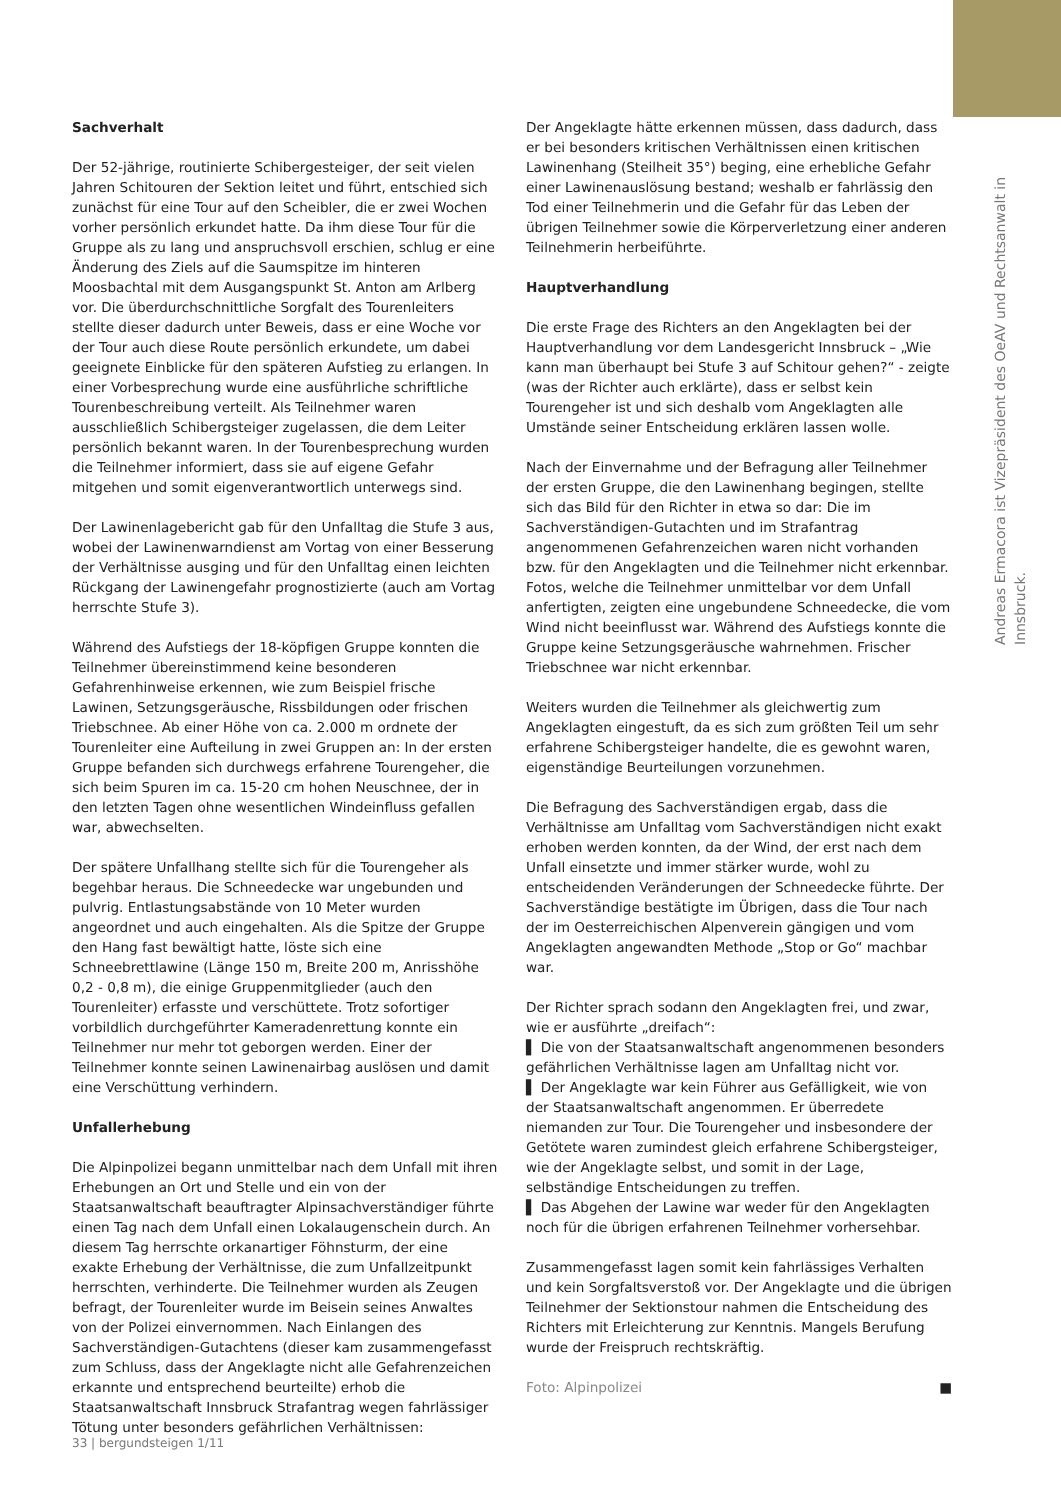Andreas Ermacora ist Vizepräsident des OeAV und Rechtsanwalt in Innsbruck.
Sachverhalt
Der 52-jährige, routinierte Schibergesteiger, der seit vielen Jahren Schitouren der Sektion leitet und führt, entschied sich zunächst für eine Tour auf den Scheibler, die er zwei Wochen vorher persönlich erkundet hatte. Da ihm diese Tour für die Gruppe als zu lang und anspruchsvoll erschien, schlug er eine Änderung des Ziels auf die Saumspitze im hinteren Moosbachtal mit dem Ausgangspunkt St. Anton am Arlberg vor. Die überdurchschnittliche Sorgfalt des Tourenleiters stellte dieser dadurch unter Beweis, dass er eine Woche vor der Tour auch diese Route persönlich erkundete, um dabei geeignete Einblicke für den späteren Aufstieg zu erlangen. In einer Vorbesprechung wurde eine ausführliche schriftliche Tourenbeschreibung verteilt. Als Teilnehmer waren ausschließlich Schibergsteiger zugelassen, die dem Leiter persönlich bekannt waren. In der Tourenbesprechung wurden die Teilnehmer informiert, dass sie auf eigene Gefahr mitgehen und somit eigenverantwortlich unterwegs sind.
Der Lawinenlagebericht gab für den Unfalltag die Stufe 3 aus, wobei der Lawinenwarndienst am Vortag von einer Besserung der Verhältnisse ausging und für den Unfalltag einen leichten Rückgang der Lawinengefahr prognostizierte (auch am Vortag herrschte Stufe 3).
Während des Aufstiegs der 18-köpfigen Gruppe konnten die Teilnehmer übereinstimmend keine besonderen Gefahrenhinweise erkennen, wie zum Beispiel frische Lawinen, Setzungsgeräusche, Rissbildungen oder frischen Triebschnee. Ab einer Höhe von ca. 2.000 m ordnete der Tourenleiter eine Aufteilung in zwei Gruppen an: In der ersten Gruppe befanden sich durchwegs erfahrene Tourengeher, die sich beim Spuren im ca. 15-20 cm hohen Neuschnee, der in den letzten Tagen ohne wesentlichen Windeinfluss gefallen war, abwechselten.
Der spätere Unfallhang stellte sich für die Tourengeher als begehbar heraus. Die Schneedecke war ungebunden und pulvrig. Entlastungsabstände von 10 Meter wurden angeordnet und auch eingehalten. Als die Spitze der Gruppe den Hang fast bewältigt hatte, löste sich eine Schneebrettlawine (Länge 150 m, Breite 200 m, Anrisshöhe 0,2 - 0,8 m), die einige Gruppenmitglieder (auch den Tourenleiter) erfasste und verschüttete. Trotz sofortiger vorbildlich durchgeführter Kameradenrettung konnte ein Teilnehmer nur mehr tot geborgen werden. Einer der Teilnehmer konnte seinen Lawinenairbag auslösen und damit eine Verschüttung verhindern.
Unfallerhebung
Die Alpinpolizei begann unmittelbar nach dem Unfall mit ihren Erhebungen an Ort und Stelle und ein von der Staatsanwaltschaft beauftragter Alpinsachverständiger führte einen Tag nach dem Unfall einen Lokalaugenschein durch. An diesem Tag herrschte orkanartiger Föhnsturm, der eine exakte Erhebung der Verhältnisse, die zum Unfallzeitpunkt herrschten, verhinderte. Die Teilnehmer wurden als Zeugen befragt, der Tourenleiter wurde im Beisein seines Anwaltes von der Polizei einvernommen. Nach Einlangen des Sachverständigen-Gutachtens (dieser kam zusammengefasst zum Schluss, dass der Angeklagte nicht alle Gefahrenzeichen erkannte und entsprechend beurteilte) erhob die Staatsanwaltschaft Innsbruck Strafantrag wegen fahrlässiger Tötung unter besonders gefährlichen Verhältnissen:
Der Angeklagte hätte erkennen müssen, dass dadurch, dass er bei besonders kritischen Verhältnissen einen kritischen Lawinenhang (Steilheit 35°) beging, eine erhebliche Gefahr einer Lawinenauslösung bestand; weshalb er fahrlässig den Tod einer Teilnehmerin und die Gefahr für das Leben der übrigen Teilnehmer sowie die Körperverletzung einer anderen Teilnehmerin herbeiführte.
Hauptverhandlung
Die erste Frage des Richters an den Angeklagten bei der Hauptverhandlung vor dem Landesgericht Innsbruck – „Wie kann man überhaupt bei Stufe 3 auf Schitour gehen?“ - zeigte (was der Richter auch erklärte), dass er selbst kein Tourengeher ist und sich deshalb vom Angeklagten alle Umstände seiner Entscheidung erklären lassen wolle.
Nach der Einvernahme und der Befragung aller Teilnehmer der ersten Gruppe, die den Lawinenhang begingen, stellte sich das Bild für den Richter in etwa so dar: Die im Sachverständigen-Gutachten und im Strafantrag angenommenen Gefahrenzeichen waren nicht vorhanden bzw. für den Angeklagten und die Teilnehmer nicht erkennbar. Fotos, welche die Teilnehmer unmittelbar vor dem Unfall anfertigten, zeigten eine ungebundene Schneedecke, die vom Wind nicht beeinflusst war. Während des Aufstiegs konnte die Gruppe keine Setzungsgeräusche wahrnehmen. Frischer Triebschnee war nicht erkennbar.
Weiters wurden die Teilnehmer als gleichwertig zum Angeklagten eingestuft, da es sich zum größten Teil um sehr erfahrene Schibergsteiger handelte, die es gewohnt waren, eigenständige Beurteilungen vorzunehmen.
Die Befragung des Sachverständigen ergab, dass die Verhältnisse am Unfalltag vom Sachverständigen nicht exakt erhoben werden konnten, da der Wind, der erst nach dem Unfall einsetzte und immer stärker wurde, wohl zu entscheidenden Veränderungen der Schneedecke führte. Der Sachverständige bestätigte im Übrigen, dass die Tour nach der im Oesterreichischen Alpenverein gängigen und vom Angeklagten angewandten Methode „Stop or Go“ machbar war.
Der Richter sprach sodann den Angeklagten frei, und zwar, wie er ausführte „dreifach“:
▌ Die von der Staatsanwaltschaft angenommenen besonders gefährlichen Verhältnisse lagen am Unfalltag nicht vor.
▌ Der Angeklagte war kein Führer aus Gefälligkeit, wie von der Staatsanwaltschaft angenommen. Er überredete niemanden zur Tour. Die Tourengeher und insbesondere der Getötete waren zumindest gleich erfahrene Schibergsteiger, wie der Angeklagte selbst, und somit in der Lage, selbständige Entscheidungen zu treffen.
▌ Das Abgehen der Lawine war weder für den Angeklagten noch für die übrigen erfahrenen Teilnehmer vorhersehbar.
Zusammengefasst lagen somit kein fahrlässiges Verhalten und kein Sorgfaltsverstoß vor. Der Angeklagte und die übrigen Teilnehmer der Sektionstour nahmen die Entscheidung des Richters mit Erleichterung zur Kenntnis. Mangels Berufung wurde der Freispruch rechtskräftig.
Foto: Alpinpolizei ■
33 | bergundsteigen 1/11